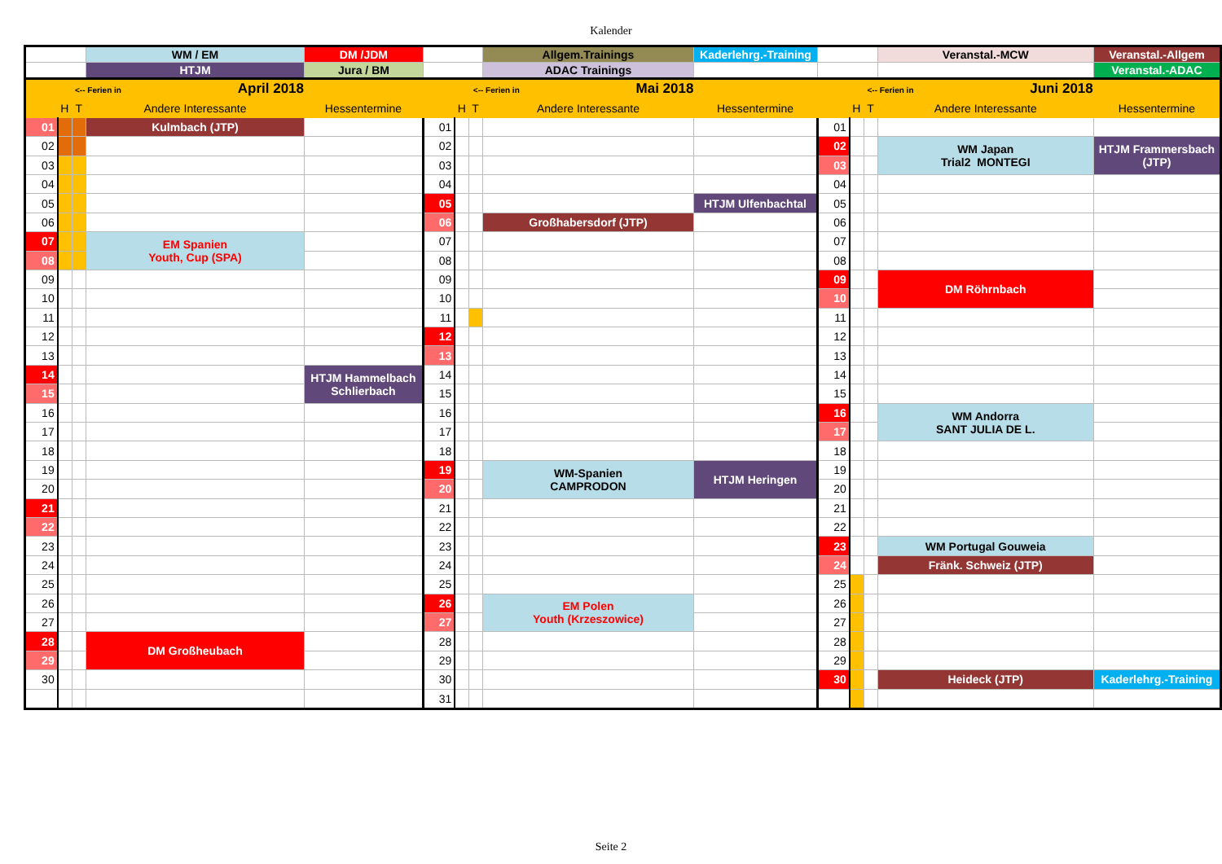Kalender
| | | | WM / EM | DM /JDM | | | | Allgem.Trainings | Kaderlehrg.-Training | | | | Veranstal.-MCW | Veranstal.-Allgem |
| | | | HTJM | Jura / BM | | | | ADAC Trainings | | | | | | Veranstal.-ADAC |
| <-- Ferien in April 2018 | | | | | <-- Ferien in Mai 2018 | | | | | <-- Ferien in Juni 2018 | | | | |
| | H | T | Andere Interessante | Hessentermine | | H | T | Andere Interessante | Hessentermine | | H | T | Andere Interessante | Hessentermine |
| 01 | | | Kulmbach (JTP) | | 01 | | | | | 01 | | | | |
| 02 | | | | | 02 | | | | | 02 | | | WM Japan Trial2 MONTEGI | HTJM Frammersbach (JTP) |
| 03 | | | | | 03 | | | | | 03 | | | | |
| 04 | | | | | 04 | | | | | 04 | | | | |
| 05 | | | | | 05 | | | | HTJM Ulfenbachtal | 05 | | | | |
| 06 | | | | | 06 | | | Großhabersdorf (JTP) | | 06 | | | | |
| 07 | | | EM Spanien Youth, Cup (SPA) | | 07 | | | | | 07 | | | | |
| 08 | | | | | 08 | | | | | 08 | | | | |
| 09 | | | | | 09 | | | | | 09 | | | DM Röhrnbach | |
| 10 | | | | | 10 | | | | | 10 | | | | |
| 11 | | | | | 11 | | | | | 11 | | | | |
| 12 | | | | | 12 | | | | | 12 | | | | |
| 13 | | | | | 13 | | | | | 13 | | | | |
| 14 | | | | HTJM Hammelbach Schlierbach | 14 | | | | | 14 | | | | |
| 15 | | | | | 15 | | | | | 15 | | | | |
| 16 | | | | | 16 | | | | | 16 | | | WM Andorra SANT JULIA DE L. | |
| 17 | | | | | 17 | | | | | 17 | | | | |
| 18 | | | | | 18 | | | | | 18 | | | | |
| 19 | | | | | 19 | | | WM-Spanien CAMPRODON | HTJM Heringen | 19 | | | | |
| 20 | | | | | 20 | | | | | 20 | | | | |
| 21 | | | | | 21 | | | | | 21 | | | | |
| 22 | | | | | 22 | | | | | 22 | | | | |
| 23 | | | | | 23 | | | | | 23 | | | WM Portugal Gouweia | |
| 24 | | | | | 24 | | | | | 24 | | | Fränk. Schweiz (JTP) | |
| 25 | | | | | 25 | | | | | 25 | | | | |
| 26 | | | | | 26 | | | EM Polen Youth (Krzeszowice) | | 26 | | | | |
| 27 | | | | | 27 | | | | | 27 | | | | |
| 28 | | | DM Großheubach | | 28 | | | | | 28 | | | | |
| 29 | | | | | 29 | | | | | 29 | | | | |
| 30 | | | | | 30 | | | | | 30 | | | Heideck (JTP) | Kaderlehrg.-Training |
| | | | | | 31 | | | | | | | | | |
Seite 2